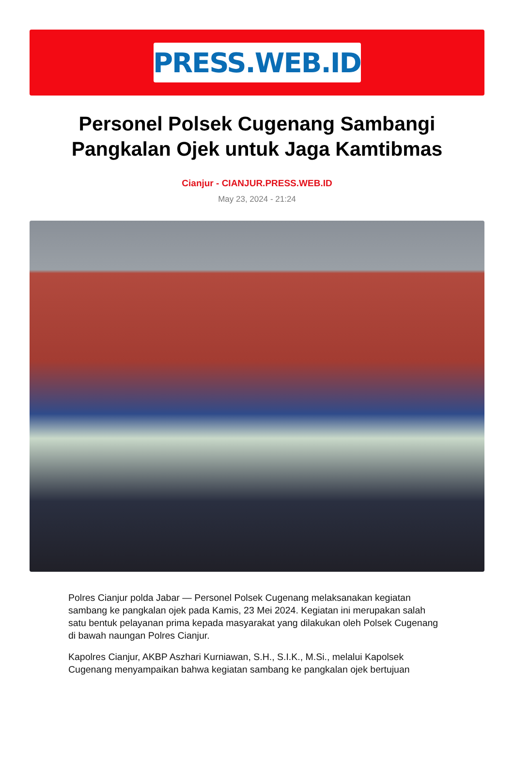PRESS.WEB.ID
Personel Polsek Cugenang Sambangi Pangkalan Ojek untuk Jaga Kamtibmas
Cianjur - CIANJUR.PRESS.WEB.ID
May 23, 2024 - 21:24
Polres Cianjur polda Jabar — Personel Polsek Cugenang melaksanakan kegiatan sambang ke pangkalan ojek pada Kamis, 23 Mei 2024. Kegiatan ini merupakan salah satu bentuk pelayanan prima kepada masyarakat yang dilakukan oleh Polsek Cugenang di bawah naungan Polres Cianjur.
Kapolres Cianjur, AKBP Aszhari Kurniawan, S.H., S.I.K., M.Si., melalui Kapolsek Cugenang menyampaikan bahwa kegiatan sambang ke pangkalan ojek bertujuan